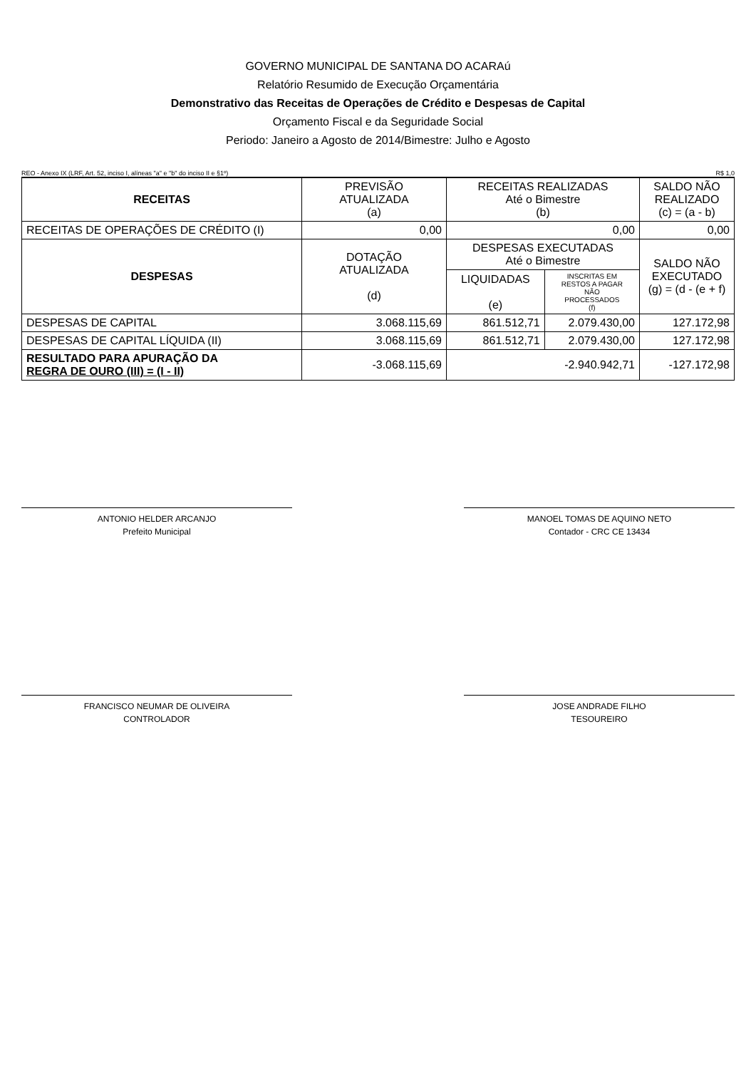GOVERNO MUNICIPAL DE SANTANA DO ACARAú
Relatório Resumido de Execução Orçamentária
Demonstrativo das Receitas de Operações de Crédito e Despesas de Capital
Orçamento Fiscal e da Seguridade Social
Periodo: Janeiro a Agosto de 2014/Bimestre: Julho e Agosto
REO - Anexo IX (LRF, Art. 52, inciso I, alíneas "a" e "b" do inciso II e §1º) R$ 1,0
| RECEITAS | PREVISÃO ATUALIZADA (a) | RECEITAS REALIZADAS Até o Bimestre (b) | | SALDO NÃO REALIZADO (c) = (a - b) |
| --- | --- | --- | --- | --- |
| RECEITAS DE OPERAÇÕES DE CRÉDITO (I) | 0,00 | 0,00 | | 0,00 |
| DESPESAS | DOTAÇÃO ATUALIZADA (d) | DESPESAS EXECUTADAS Até o Bimestre | | SALDO NÃO EXECUTADO (g) = (d - (e + f) |
| | | LIQUIDADAS (e) | INSCRITAS EM RESTOS A PAGAR NÃO PROCESSADOS (f) | |
| DESPESAS DE CAPITAL | 3.068.115,69 | 861.512,71 | 2.079.430,00 | 127.172,98 |
| DESPESAS DE CAPITAL LÍQUIDA (II) | 3.068.115,69 | 861.512,71 | 2.079.430,00 | 127.172,98 |
| RESULTADO PARA APURAÇÃO DA REGRA DE OURO (III) = (I - II) | -3.068.115,69 | -2.940.942,71 | | -127.172,98 |
ANTONIO HELDER ARCANJO
Prefeito Municipal
MANOEL TOMAS DE AQUINO NETO
Contador - CRC CE 13434
FRANCISCO NEUMAR DE OLIVEIRA
CONTROLADOR
JOSE ANDRADE FILHO
TESOUREIRO